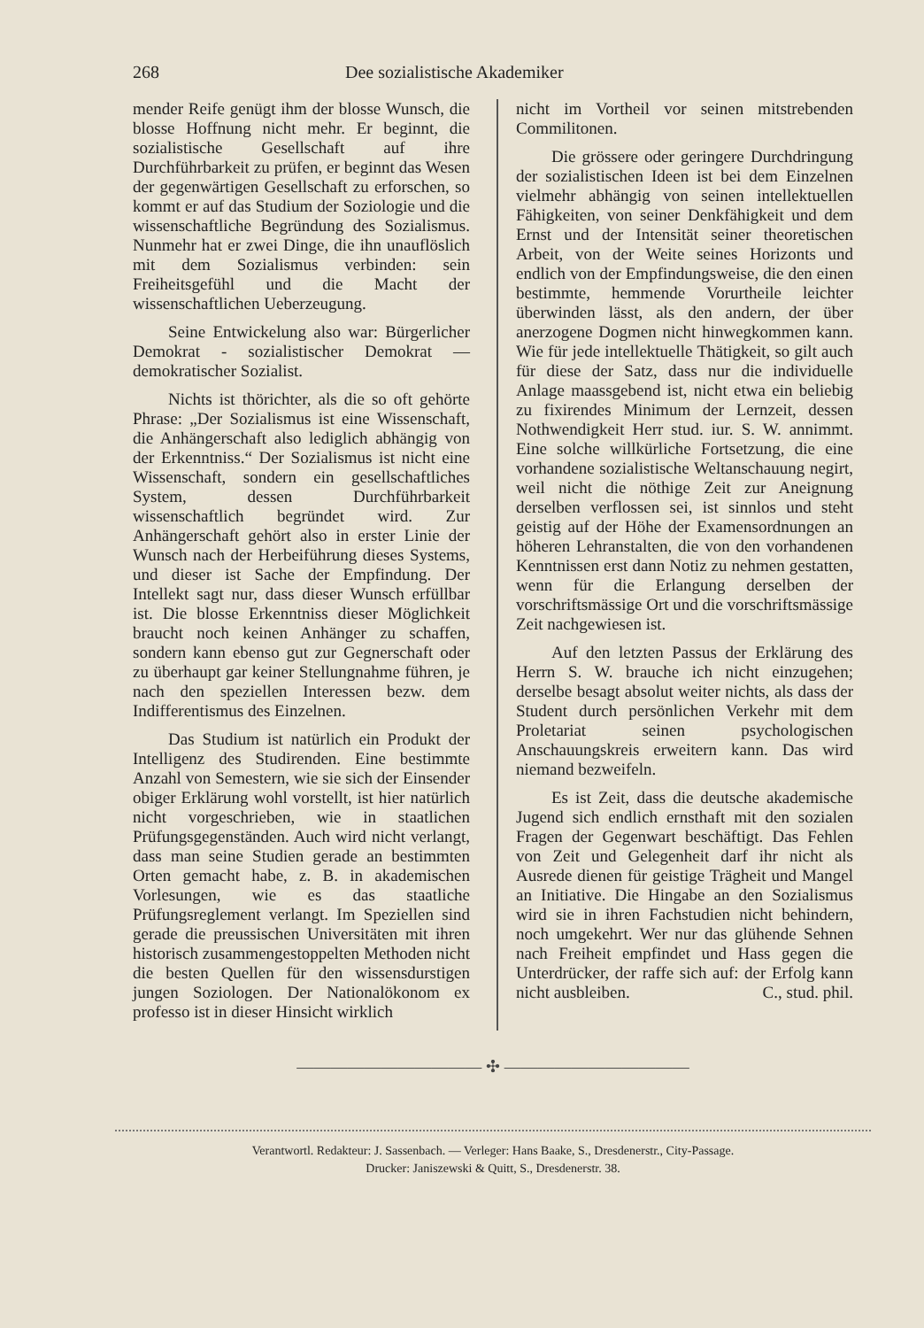268 Dee sozialistische Akademiker
mender Reife genügt ihm der blosse Wunsch, die blosse Hoffnung nicht mehr. Er beginnt, die sozialistische Gesellschaft auf ihre Durchführbarkeit zu prüfen, er beginnt das Wesen der gegenwärtigen Gesellschaft zu erforschen, so kommt er auf das Studium der Soziologie und die wissenschaftliche Begründung des Sozialismus. Nunmehr hat er zwei Dinge, die ihn unauflöslich mit dem Sozialismus verbinden: sein Freiheitsgefühl und die Macht der wissenschaftlichen Ueberzeugung.
Seine Entwickelung also war: Bürgerlicher Demokrat - sozialistischer Demokrat — demokratischer Sozialist.
Nichts ist thörichter, als die so oft gehörte Phrase: „Der Sozialismus ist eine Wissenschaft, die Anhängerschaft also lediglich abhängig von der Erkenntniss.“ Der Sozialismus ist nicht eine Wissenschaft, sondern ein gesellschaftliches System, dessen Durchführbarkeit wissenschaftlich begründet wird. Zur Anhängerschaft gehört also in erster Linie der Wunsch nach der Herbeiführung dieses Systems, und dieser ist Sache der Empfindung. Der Intellekt sagt nur, dass dieser Wunsch erfüllbar ist. Die blosse Erkenntniss dieser Möglichkeit braucht noch keinen Anhänger zu schaffen, sondern kann ebenso gut zur Gegnerschaft oder zu überhaupt gar keiner Stellungnahme führen, je nach den speziellen Interessen bezw. dem Indifferentismus des Einzelnen.
Das Studium ist natürlich ein Produkt der Intelligenz des Studirenden. Eine bestimmte Anzahl von Semestern, wie sie sich der Einsender obiger Erklärung wohl vorstellt, ist hier natürlich nicht vorgeschrieben, wie in staatlichen Prüfungsgegenständen. Auch wird nicht verlangt, dass man seine Studien gerade an bestimmten Orten gemacht habe, z. B. in akademischen Vorlesungen, wie es das staatliche Prüfungsreglement verlangt. Im Speziellen sind gerade die preussischen Universitäten mit ihren historisch zusammengestoppelten Methoden nicht die besten Quellen für den wissensdurstigen jungen Soziologen. Der Nationalökonom ex professo ist in dieser Hinsicht wirklich
nicht im Vortheil vor seinen mitstrebenden Commilitonen.
Die grössere oder geringere Durchdringung der sozialistischen Ideen ist bei dem Einzelnen vielmehr abhängig von seinen intellektuellen Fähigkeiten, von seiner Denkfähigkeit und dem Ernst und der Intensität seiner theoretischen Arbeit, von der Weite seines Horizonts und endlich von der Empfindungsweise, die den einen bestimmte, hemmende Vorurtheile leichter überwinden lässt, als den andern, der über anerzogene Dogmen nicht hinwegkommen kann. Wie für jede intellektuelle Thätigkeit, so gilt auch für diese der Satz, dass nur die individuelle Anlage maassgebend ist, nicht etwa ein beliebig zu fixirendes Minimum der Lernzeit, dessen Nothwendigkeit Herr stud. iur. S. W. annimmt. Eine solche willkürliche Fortsetzung, die eine vorhandene sozialistische Weltanschauung negirt, weil nicht die nöthige Zeit zur Aneignung derselben verflossen sei, ist sinnlos und steht geistig auf der Höhe der Examensordnungen an höheren Lehranstalten, die von den vorhandenen Kenntnissen erst dann Notiz zu nehmen gestatten, wenn für die Erlangung derselben der vorschriftsmässige Ort und die vorschriftsmässige Zeit nachgewiesen ist.
Auf den letzten Passus der Erklärung des Herrn S. W. brauche ich nicht einzugehen; derselbe besagt absolut weiter nichts, als dass der Student durch persönlichen Verkehr mit dem Proletariat seinen psychologischen Anschauungskreis erweitern kann. Das wird niemand bezweifeln.
Es ist Zeit, dass die deutsche akademische Jugend sich endlich ernsthaft mit den sozialen Fragen der Gegenwart beschäftigt. Das Fehlen von Zeit und Gelegenheit darf ihr nicht als Ausrede dienen für geistige Trägheit und Mangel an Initiative. Die Hingabe an den Sozialismus wird sie in ihren Fachstudien nicht behindern, noch umgekehrt. Wer nur das glühende Sehnen nach Freiheit empfindet und Hass gegen die Unterdrücker, der raffe sich auf: der Erfolg kann nicht ausbleiben. C., stud. phil.
——————————— ✣ ———————————
Verantwortl. Redakteur: J. Sassenbach. — Verleger: Hans Baake, S., Dresdenerstr., City-Passage.
Drucker: Janiszewski & Quitt, S., Dresdenerstr. 38.